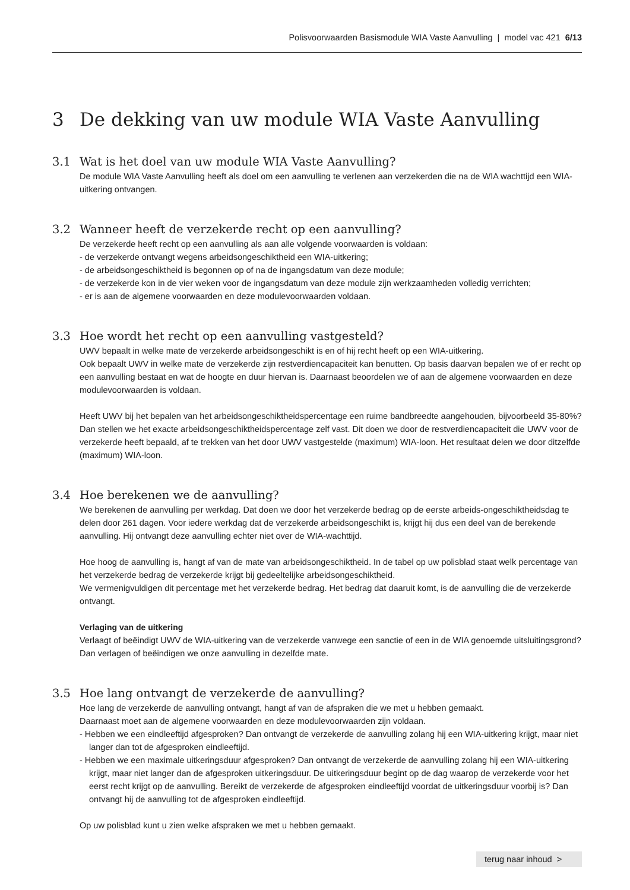Polisvoorwaarden Basismodule WIA Vaste Aanvulling | model vac 421 6/13
3 De dekking van uw module WIA Vaste Aanvulling
3.1 Wat is het doel van uw module WIA Vaste Aanvulling?
De module WIA Vaste Aanvulling heeft als doel om een aanvulling te verlenen aan verzekerden die na de WIA wachttijd een WIA-uitkering ontvangen.
3.2 Wanneer heeft de verzekerde recht op een aanvulling?
De verzekerde heeft recht op een aanvulling als aan alle volgende voorwaarden is voldaan:
- de verzekerde ontvangt wegens arbeidsongeschiktheid een WIA-uitkering;
- de arbeidsongeschiktheid is begonnen op of na de ingangsdatum van deze module;
- de verzekerde kon in de vier weken voor de ingangsdatum van deze module zijn werkzaamheden volledig verrichten;
- er is aan de algemene voorwaarden en deze modulevoorwaarden voldaan.
3.3 Hoe wordt het recht op een aanvulling vastgesteld?
UWV bepaalt in welke mate de verzekerde arbeidsongeschikt is en of hij recht heeft op een WIA-uitkering.
Ook bepaalt UWV in welke mate de verzekerde zijn restverdiencapaciteit kan benutten. Op basis daarvan bepalen we of er recht op een aanvulling bestaat en wat de hoogte en duur hiervan is. Daarnaast beoordelen we of aan de algemene voorwaarden en deze modulevoorwaarden is voldaan.
Heeft UWV bij het bepalen van het arbeidsongeschiktheidspercentage een ruime bandbreedte aangehouden, bijvoorbeeld 35-80%? Dan stellen we het exacte arbeidsongeschiktheidspercentage zelf vast. Dit doen we door de restverdiencapaciteit die UWV voor de verzekerde heeft bepaald, af te trekken van het door UWV vastgestelde (maximum) WIA-loon. Het resultaat delen we door ditzelfde (maximum) WIA-loon.
3.4 Hoe berekenen we de aanvulling?
We berekenen de aanvulling per werkdag. Dat doen we door het verzekerde bedrag op de eerste arbeids-ongeschiktheidsdag te delen door 261 dagen. Voor iedere werkdag dat de verzekerde arbeidsongeschikt is, krijgt hij dus een deel van de berekende aanvulling. Hij ontvangt deze aanvulling echter niet over de WIA-wachttijd.
Hoe hoog de aanvulling is, hangt af van de mate van arbeidsongeschiktheid. In de tabel op uw polisblad staat welk percentage van het verzekerde bedrag de verzekerde krijgt bij gedeeltelijke arbeidsongeschiktheid.
We vermenigvuldigen dit percentage met het verzekerde bedrag. Het bedrag dat daaruit komt, is de aanvulling die de verzekerde ontvangt.
Verlaging van de uitkering
Verlaagt of beëindigt UWV de WIA-uitkering van de verzekerde vanwege een sanctie of een in de WIA genoemde uitsluitingsgrond? Dan verlagen of beëindigen we onze aanvulling in dezelfde mate.
3.5 Hoe lang ontvangt de verzekerde de aanvulling?
Hoe lang de verzekerde de aanvulling ontvangt, hangt af van de afspraken die we met u hebben gemaakt.
Daarnaast moet aan de algemene voorwaarden en deze modulevoorwaarden zijn voldaan.
- Hebben we een eindleeftijd afgesproken? Dan ontvangt de verzekerde de aanvulling zolang hij een WIA-uitkering krijgt, maar niet langer dan tot de afgesproken eindleeftijd.
- Hebben we een maximale uitkeringsduur afgesproken? Dan ontvangt de verzekerde de aanvulling zolang hij een WIA-uitkering krijgt, maar niet langer dan de afgesproken uitkeringsduur. De uitkeringsduur begint op de dag waarop de verzekerde voor het eerst recht krijgt op de aanvulling. Bereikt de verzekerde de afgesproken eindleeftijd voordat de uitkeringsduur voorbij is? Dan ontvangt hij de aanvulling tot de afgesproken eindleeftijd.
Op uw polisblad kunt u zien welke afspraken we met u hebben gemaakt.
terug naar inhoud >